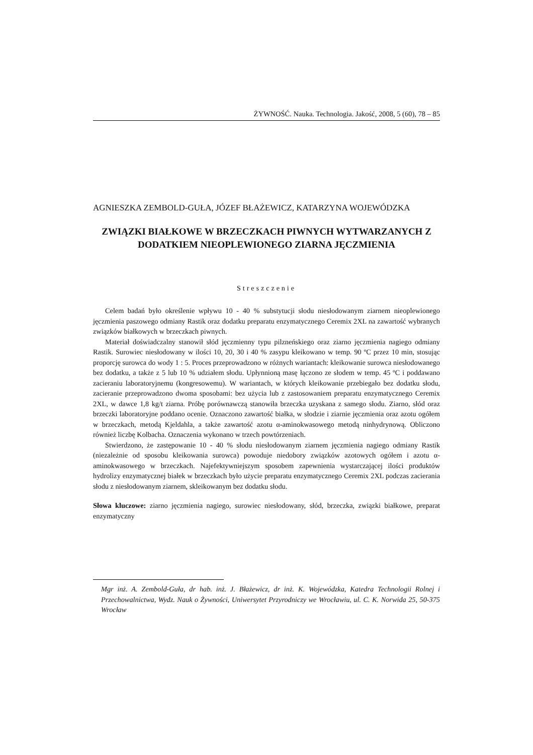ŻYWNOŚĆ. Nauka. Technologia. Jakość, 2008, 5 (60), 78 – 85
AGNIESZKA ZEMBOLD-GUŁA, JÓZEF BŁAŻEWICZ, KATARZYNA WOJEWÓDZKA
ZWIĄZKI BIAŁKOWE W BRZECZKACH PIWNYCH WYTWARZANYCH Z DODATKIEM NIEOPLEWIONEGO ZIARNA JĘCZMIENIA
Streszczenie
Celem badań było określenie wpływu 10 - 40 % substytucji słodu niesłodowanym ziarnem nieoplewionego jęczmienia paszowego odmiany Rastik oraz dodatku preparatu enzymatycznego Ceremix 2XL na zawartość wybranych związków białkowych w brzeczkach piwnych.
Materiał doświadczalny stanowił słód jęczmienny typu pilzneńskiego oraz ziarno jęczmienia nagiego odmiany Rastik. Surowiec niesłodowany w ilości 10, 20, 30 i 40 % zasypu kleikowano w temp. 90 ºC przez 10 min, stosując proporcję surowca do wody 1 : 5. Proces przeprowadzono w różnych wariantach: kleikowanie surowca niesłodowanego bez dodatku, a także z 5 lub 10 % udziałem słodu. Upłynnioną masę łączono ze słodem w temp. 45 ºC i poddawano zacieraniu laboratoryjnemu (kongresowemu). W wariantach, w których kleikowanie przebiegało bez dodatku słodu, zacieranie przeprowadzono dwoma sposobami: bez użycia lub z zastosowaniem preparatu enzymatycznego Ceremix 2XL, w dawce 1,8 kg/t ziarna. Próbę porównawczą stanowiła brzeczka uzyskana z samego słodu. Ziarno, słód oraz brzeczki laboratoryjne poddano ocenie. Oznaczono zawartość białka, w słodzie i ziarnie jęczmienia oraz azotu ogółem w brzeczkach, metodą Kjeldahla, a także zawartość azotu α-aminokwasowego metodą ninhydrynową. Obliczono również liczbę Kolbacha. Oznaczenia wykonano w trzech powtórzeniach.
Stwierdzono, że zastępowanie 10 - 40 % słodu niesłodowanym ziarnem jęczmienia nagiego odmiany Rastik (niezależnie od sposobu kleikowania surowca) powoduje niedobory związków azotowych ogółem i azotu α-aminokwasowego w brzeczkach. Najefektywniejszym sposobem zapewnienia wystarczającej ilości produktów hydrolizy enzymatycznej białek w brzeczkach było użycie preparatu enzymatycznego Ceremix 2XL podczas zacierania słodu z niesłodowanym ziarnem, skleikowanym bez dodatku słodu.
Słowa kluczowe: ziarno jęczmienia nagiego, surowiec niesłodowany, słód, brzeczka, związki białkowe, preparat enzymatyczny
Mgr inż. A. Zembold-Guła, dr hab. inż. J. Błażewicz, dr inż. K. Wojewódzka, Katedra Technologii Rolnej i Przechowalnictwa, Wydz. Nauk o Żywności, Uniwersytet Przyrodniczy we Wrocławiu, ul. C. K. Norwida 25, 50-375 Wrocław